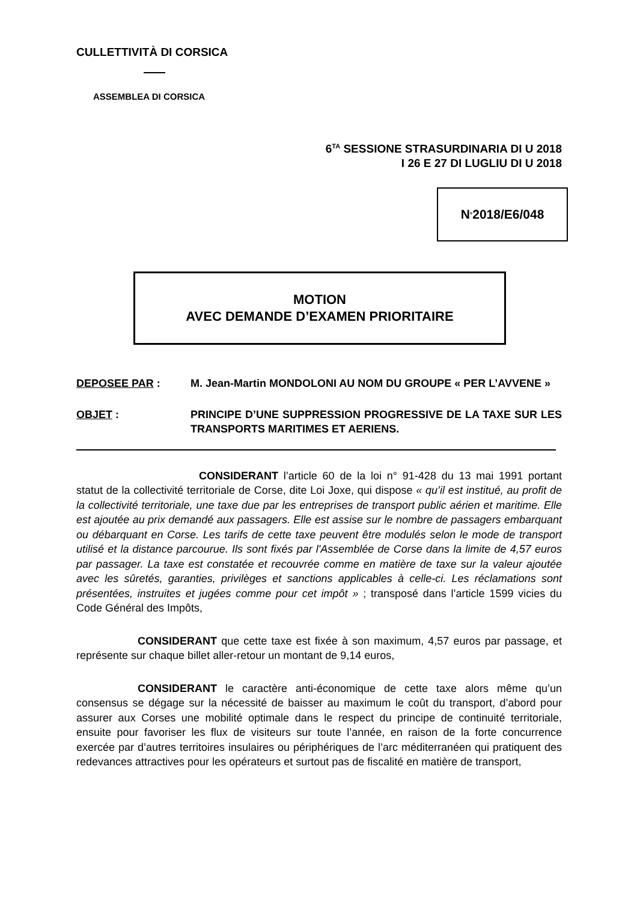CULLETTIVITÀ DI CORSICA
ASSEMBLEA DI CORSICA
6<sup>TA</sup> SESSIONE STRASURDINARIA DI U 2018
I 26 E 27 DI LUGLIU DI U 2018
N<sup>°</sup> 2018/E6/048
MOTION
AVEC DEMANDE D’EXAMEN PRIORITAIRE
DEPOSEE PAR : M. Jean-Martin MONDOLONI AU NOM DU GROUPE « PER L’AVVENE »
OBJET : PRINCIPE D’UNE SUPPRESSION PROGRESSIVE DE LA TAXE SUR LES TRANSPORTS MARITIMES ET AERIENS.
CONSIDERANT l’article 60 de la loi n° 91-428 du 13 mai 1991 portant statut de la collectivité territoriale de Corse, dite Loi Joxe, qui dispose « qu’il est institué, au profit de la collectivité territoriale, une taxe due par les entreprises de transport public aérien et maritime. Elle est ajoutée au prix demandé aux passagers. Elle est assise sur le nombre de passagers embarquant ou débarquant en Corse. Les tarifs de cette taxe peuvent être modulés selon le mode de transport utilisé et la distance parcourue. Ils sont fixés par l'Assemblée de Corse dans la limite de 4,57 euros par passager. La taxe est constatée et recouvrée comme en matière de taxe sur la valeur ajoutée avec les sûretés, garanties, privilèges et sanctions applicables à celle-ci. Les réclamations sont présentées, instruites et jugées comme pour cet impôt » ; transposé dans l’article 1599 vicies du Code Général des Impôts,
CONSIDERANT que cette taxe est fixée à son maximum, 4,57 euros par passage, et représente sur chaque billet aller-retour un montant de 9,14 euros,
CONSIDERANT le caractère anti-économique de cette taxe alors même qu’un consensus se dégage sur la nécessité de baisser au maximum le coût du transport, d’abord pour assurer aux Corses une mobilité optimale dans le respect du principe de continuité territoriale, ensuite pour favoriser les flux de visiteurs sur toute l’année, en raison de la forte concurrence exercée par d’autres territoires insulaires ou périphériques de l’arc méditerranéen qui pratiquent des redevances attractives pour les opérateurs et surtout pas de fiscalité en matière de transport,